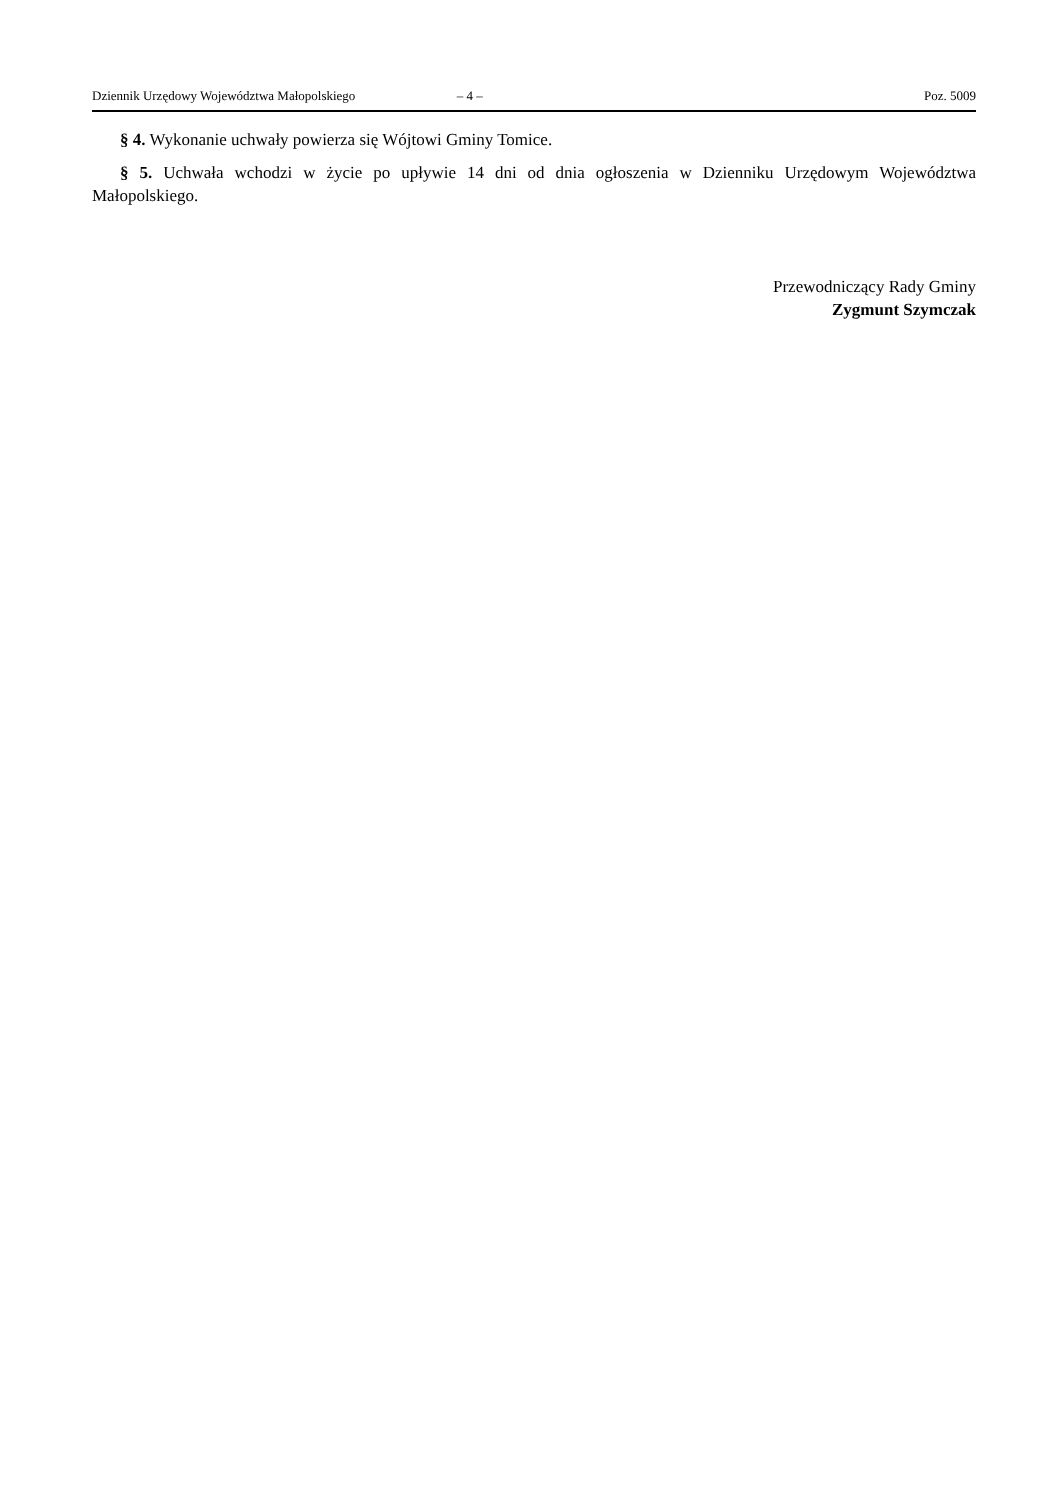Dziennik Urzędowy Województwa Małopolskiego – 4 – Poz. 5009
§ 4. Wykonanie uchwały powierza się Wójtowi Gminy Tomice.
§ 5. Uchwała wchodzi w życie po upływie 14 dni od dnia ogłoszenia w Dzienniku Urzędowym Województwa Małopolskiego.
Przewodniczący Rady Gminy
Zygmunt Szymczak